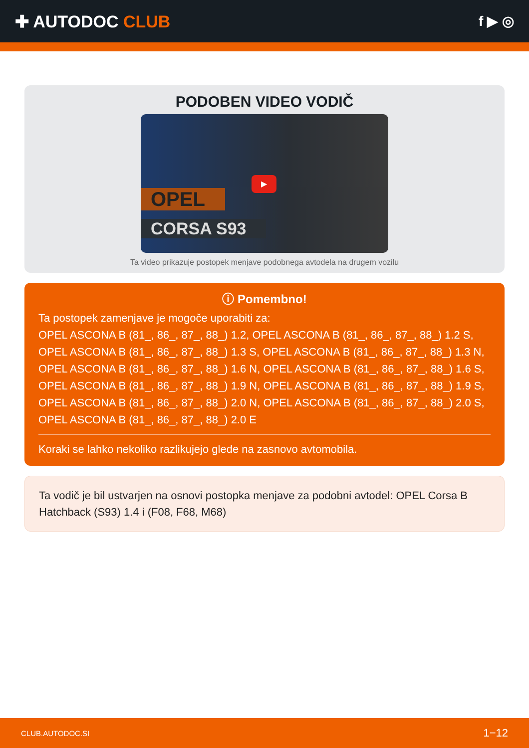✚ AUTODOC CLUB
f ▶ ◎
PODOBEN VIDEO VODIČ
OPEL
CORSA S93
▶
Ta video prikazuje postopek menjave podobnega avtodela na drugem vozilu
ⓘ Pomembno!
Ta postopek zamenjave je mogoče uporabiti za:
OPEL ASCONA B (81_, 86_, 87_, 88_) 1.2, OPEL ASCONA B (81_, 86_, 87_, 88_) 1.2 S, OPEL ASCONA B (81_, 86_, 87_, 88_) 1.3 S, OPEL ASCONA B (81_, 86_, 87_, 88_) 1.3 N, OPEL ASCONA B (81_, 86_, 87_, 88_) 1.6 N, OPEL ASCONA B (81_, 86_, 87_, 88_) 1.6 S, OPEL ASCONA B (81_, 86_, 87_, 88_) 1.9 N, OPEL ASCONA B (81_, 86_, 87_, 88_) 1.9 S, OPEL ASCONA B (81_, 86_, 87_, 88_) 2.0 N, OPEL ASCONA B (81_, 86_, 87_, 88_) 2.0 S, OPEL ASCONA B (81_, 86_, 87_, 88_) 2.0 E
Koraki se lahko nekoliko razlikujejo glede na zasnovo avtomobila.
Ta vodič je bil ustvarjen na osnovi postopka menjave za podobni avtodel: OPEL Corsa B Hatchback (S93) 1.4 i (F08, F68, M68)
CLUB.AUTODOC.SI 1−12